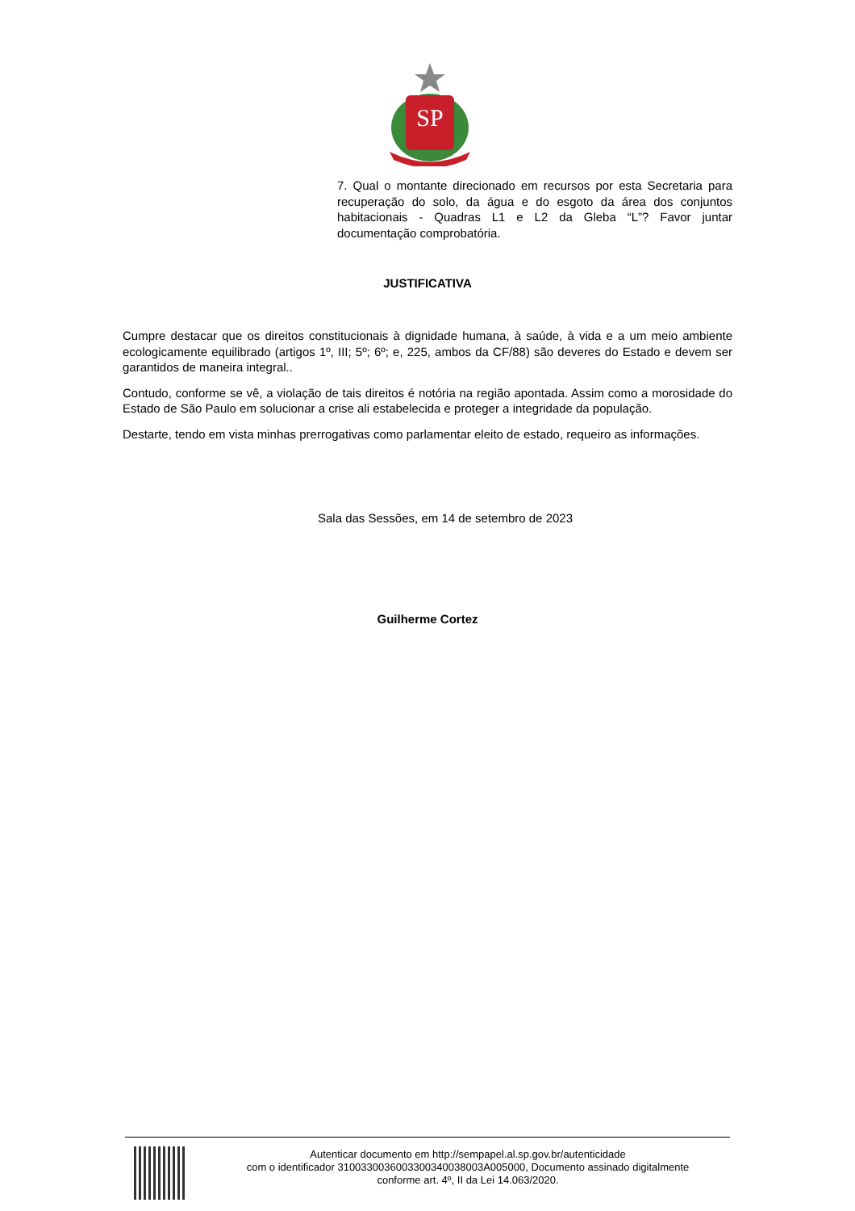SP
7. Qual o montante direcionado em recursos por esta Secretaria para recuperação do solo, da água e do esgoto da área dos conjuntos habitacionais - Quadras L1 e L2 da Gleba “L”? Favor juntar documentação comprobatória.
JUSTIFICATIVA
Cumpre destacar que os direitos constitucionais à dignidade humana, à saúde, à vida e a um meio ambiente ecologicamente equilibrado (artigos 1º, III; 5º; 6º; e, 225, ambos da CF/88) são deveres do Estado e devem ser garantidos de maneira integral..
Contudo, conforme se vê, a violação de tais direitos é notória na região apontada. Assim como a morosidade do Estado de São Paulo em solucionar a crise ali estabelecida e proteger a integridade da população.
Destarte, tendo em vista minhas prerrogativas como parlamentar eleito de estado, requeiro as informações.
Sala das Sessões, em 14 de setembro de 2023
Guilherme Cortez
Autenticar documento em http://sempapel.al.sp.gov.br/autenticidade
com o identificador 3100330036003300340038003A005000, Documento assinado digitalmente
conforme art. 4º, II da Lei 14.063/2020.